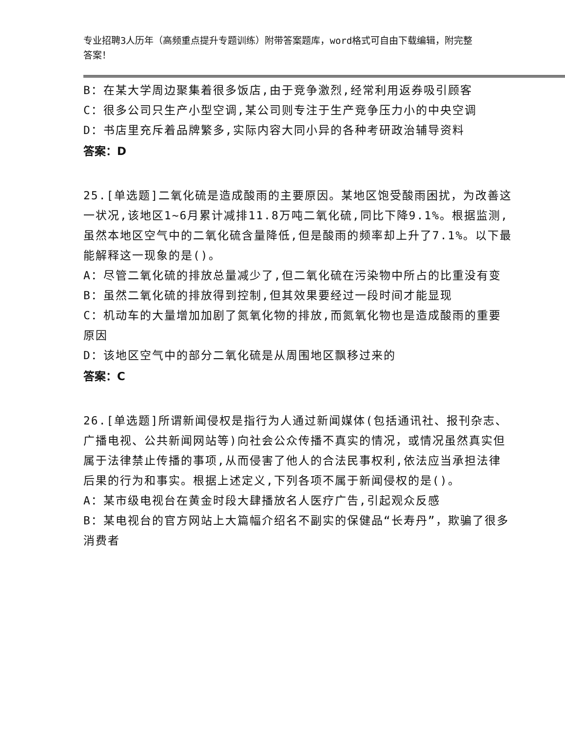专业招聘3人历年（高频重点提升专题训练）附带答案题库，word格式可自由下载编辑，附完整答案！
B：在某大学周边聚集着很多饭店,由于竞争激烈,经常利用返券吸引顾客
C：很多公司只生产小型空调,某公司则专注于生产竞争压力小的中央空调
D：书店里充斥着品牌繁多,实际内容大同小异的各种考研政治辅导资料
答案：D
25.[单选题]二氧化硫是造成酸雨的主要原因。某地区饱受酸雨困扰，为改善这一状况,该地区1~6月累计减排11.8万吨二氧化硫,同比下降9.1%。根据监测,虽然本地区空气中的二氧化硫含量降低,但是酸雨的频率却上升了7.1%。以下最能解释这一现象的是()。
A：尽管二氧化硫的排放总量减少了,但二氧化硫在污染物中所占的比重没有变
B：虽然二氧化硫的排放得到控制,但其效果要经过一段时间才能显现
C：机动车的大量增加加剧了氮氧化物的排放,而氮氧化物也是造成酸雨的重要原因
D：该地区空气中的部分二氧化硫是从周围地区飘移过来的
答案：C
26.[单选题]所谓新闻侵权是指行为人通过新闻媒体(包括通讯社、报刊杂志、广播电视、公共新闻网站等)向社会公众传播不真实的情况，或情况虽然真实但属于法律禁止传播的事项,从而侵害了他人的合法民事权利,依法应当承担法律后果的行为和事实。根据上述定义,下列各项不属于新闻侵权的是()。
A：某市级电视台在黄金时段大肆播放名人医疗广告,引起观众反感
B：某电视台的官方网站上大篇幅介绍名不副实的保健品“长寿丹”，欺骗了很多消费者